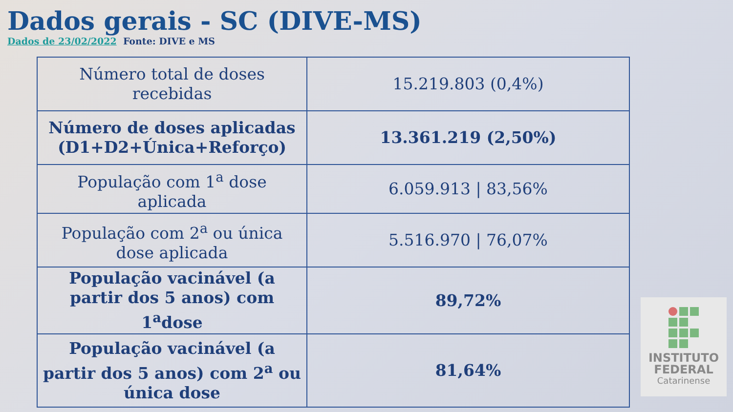Dados gerais - SC (DIVE-MS)
Dados de 23/02/2022 Fonte: DIVE e MS
| Número total de doses recebidas | 15.219.803 (0,4%) |
| Número de doses aplicadas (D1+D2+Única+Reforço) | 13.361.219 (2,50%) |
| População com 1<sup>a</sup> dose aplicada | 6.059.913 / 83,56% |
| População com 2<sup>a</sup> ou única dose aplicada | 5.516.970 / 76,07% |
| População vacinável (a partir dos 5 anos) com 1<sup>a</sup>dose | 89,72% |
| População vacinável (a partir dos 5 anos) com 2<sup>a</sup> ou única dose | 81,64% |
INSTITUTO
FEDERAL
Catarinense